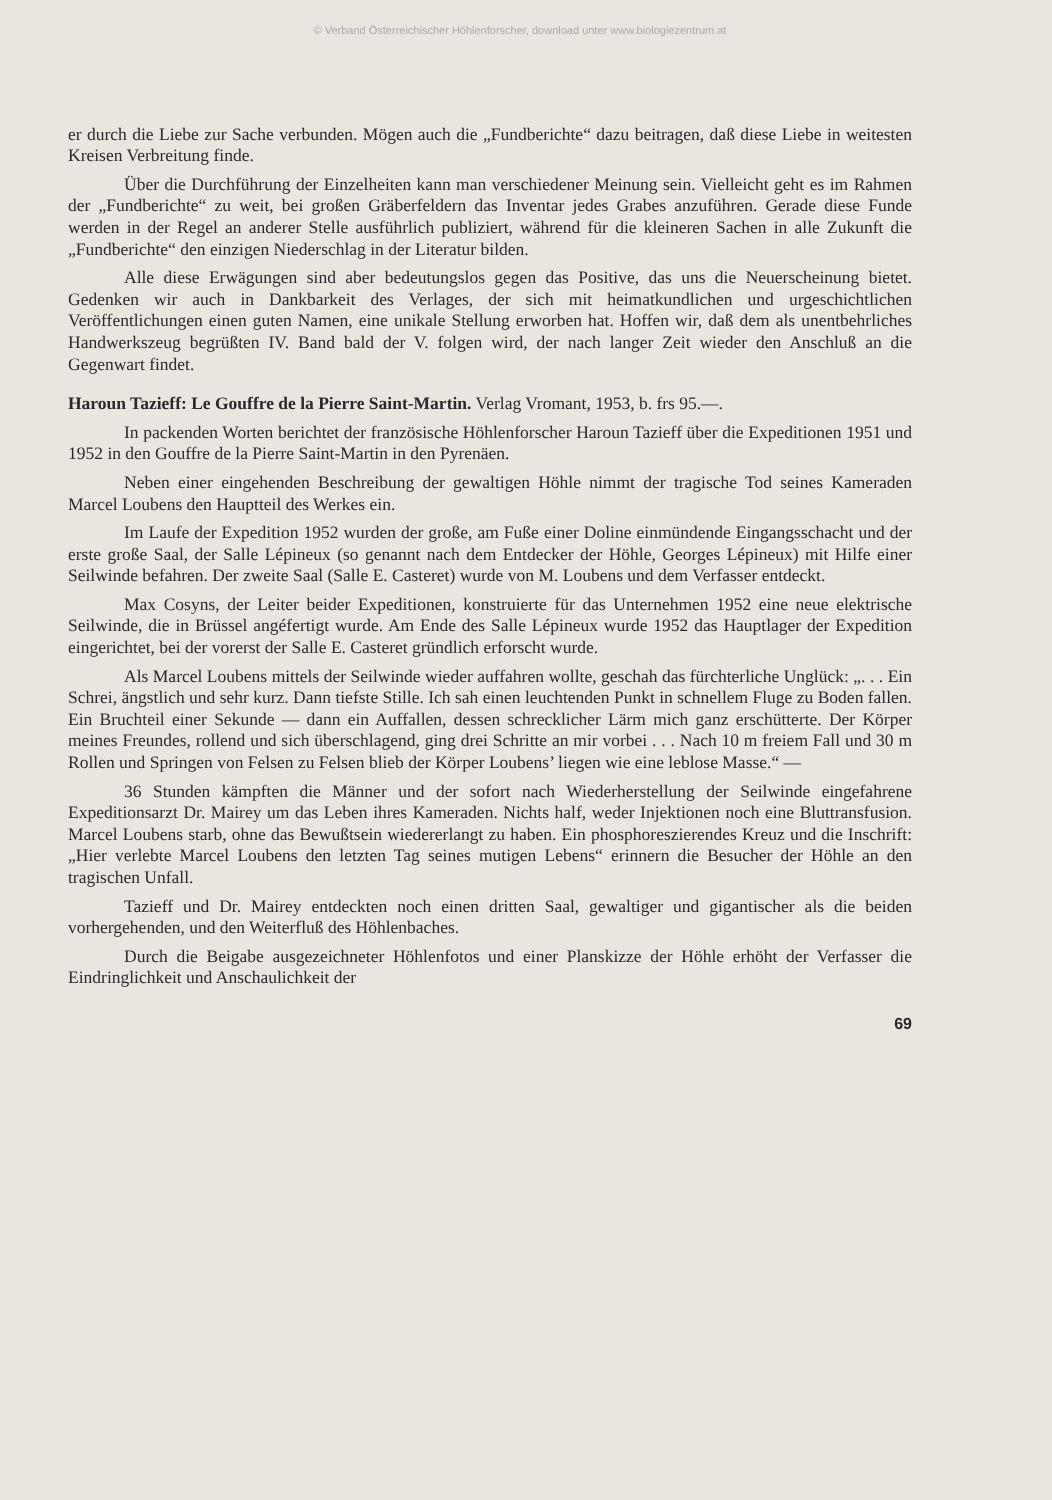© Verband Österreichischer Höhlenforscher, download unter www.biologiezentrum.at
er durch die Liebe zur Sache verbunden. Mögen auch die „Fundberichte“ dazu beitragen, daß diese Liebe in weitesten Kreisen Verbreitung finde.
Über die Durchführung der Einzelheiten kann man verschiedener Meinung sein. Vielleicht geht es im Rahmen der „Fundberichte“ zu weit, bei großen Gräberfeldern das Inventar jedes Grabes anzuführen. Gerade diese Funde werden in der Regel an anderer Stelle ausführlich publiziert, während für die kleineren Sachen in alle Zukunft die „Fundberichte“ den einzigen Niederschlag in der Literatur bilden.
Alle diese Erwägungen sind aber bedeutungslos gegen das Positive, das uns die Neuerscheinung bietet. Gedenken wir auch in Dankbarkeit des Verlages, der sich mit heimatkundlichen und urgeschichtlichen Veröffentlichungen einen guten Namen, eine unikale Stellung erworben hat. Hoffen wir, daß dem als unentbehrliches Handwerkszeug begrüßten IV. Band bald der V. folgen wird, der nach langer Zeit wieder den Anschluß an die Gegenwart findet.
Haroun Tazieff: Le Gouffre de la Pierre Saint-Martin. Verlag Vromant, 1953, b. frs 95.—.
In packenden Worten berichtet der französische Höhlenforscher Haroun Tazieff über die Expeditionen 1951 und 1952 in den Gouffre de la Pierre Saint-Martin in den Pyrenäen.
Neben einer eingehenden Beschreibung der gewaltigen Höhle nimmt der tragische Tod seines Kameraden Marcel Loubens den Hauptteil des Werkes ein.
Im Laufe der Expedition 1952 wurden der große, am Fuße einer Doline einmündende Eingangsschacht und der erste große Saal, der Salle Lépineux (so genannt nach dem Entdecker der Höhle, Georges Lépineux) mit Hilfe einer Seilwinde befahren. Der zweite Saal (Salle E. Casteret) wurde von M. Loubens und dem Verfasser entdeckt.
Max Cosyns, der Leiter beider Expeditionen, konstruierte für das Unternehmen 1952 eine neue elektrische Seilwinde, die in Brüssel angéfertigt wurde. Am Ende des Salle Lépineux wurde 1952 das Hauptlager der Expedition eingerichtet, bei der vorerst der Salle E. Casteret gründlich erforscht wurde.
Als Marcel Loubens mittels der Seilwinde wieder auffahren wollte, geschah das fürchterliche Unglück: „. . . Ein Schrei, ängstlich und sehr kurz. Dann tiefste Stille. Ich sah einen leuchtenden Punkt in schnellem Fluge zu Boden fallen. Ein Bruchteil einer Sekunde — dann ein Auffallen, dessen schrecklicher Lärm mich ganz erschütterte. Der Körper meines Freundes, rollend und sich überschlagend, ging drei Schritte an mir vorbei . . . Nach 10 m freiem Fall und 30 m Rollen und Springen von Felsen zu Felsen blieb der Körper Loubens’ liegen wie eine leblose Masse.“ —
36 Stunden kämpften die Männer und der sofort nach Wiederherstellung der Seilwinde eingefahrene Expeditionsarzt Dr. Mairey um das Leben ihres Kameraden. Nichts half, weder Injektionen noch eine Bluttransfusion. Marcel Loubens starb, ohne das Bewußtsein wiedererlangt zu haben. Ein phosphoreszierendes Kreuz und die Inschrift: „Hier verlebte Marcel Loubens den letzten Tag seines mutigen Lebens“ erinnern die Besucher der Höhle an den tragischen Unfall.
Tazieff und Dr. Mairey entdeckten noch einen dritten Saal, gewaltiger und gigantischer als die beiden vorhergehenden, und den Weiterfluß des Höhlenbaches.
Durch die Beigabe ausgezeichneter Höhlenfotos und einer Planskizze der Höhle erhöht der Verfasser die Eindringlichkeit und Anschaulichkeit der
69